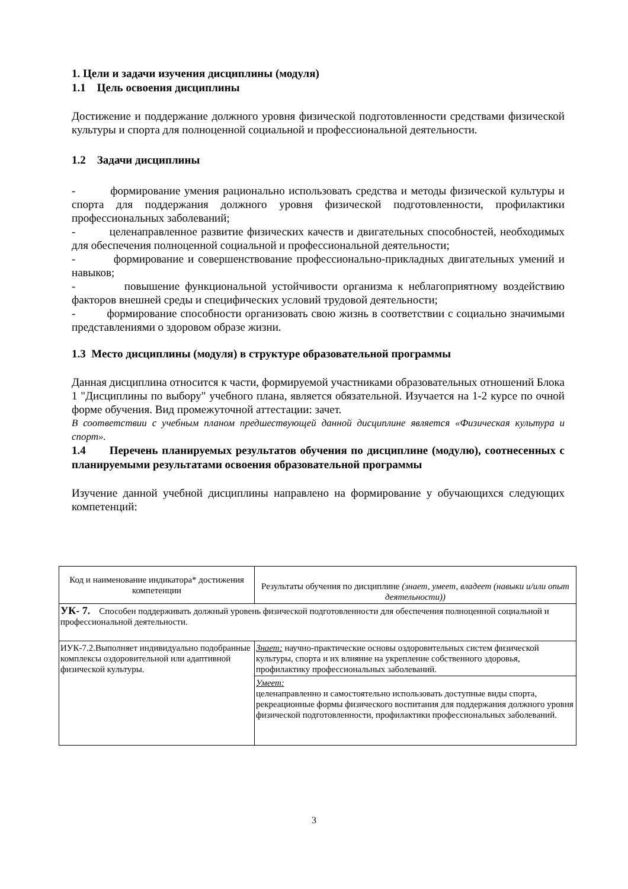1. Цели и задачи изучения дисциплины (модуля)
1.1 Цель освоения дисциплины
Достижение и поддержание должного уровня физической подготовленности средствами физической культуры и спорта для полноценной социальной и профессиональной деятельности.
1.2 Задачи дисциплины
- формирование умения рационально использовать средства и методы физической культуры и спорта для поддержания должного уровня физической подготовленности, профилактики профессиональных заболеваний;
- целенаправленное развитие физических качеств и двигательных способностей, необходимых для обеспечения полноценной социальной и профессиональной деятельности;
- формирование и совершенствование профессионально-прикладных двигательных умений и навыков;
- повышение функциональной устойчивости организма к неблагоприятному воздействию факторов внешней среды и специфических условий трудовой деятельности;
- формирование способности организовать свою жизнь в соответствии с социально значимыми представлениями о здоровом образе жизни.
1.3 Место дисциплины (модуля) в структуре образовательной программы
Данная дисциплина относится к части, формируемой участниками образовательных отношений Блока 1 "Дисциплины по выбору" учебного плана, является обязательной. Изучается на 1-2 курсе по очной форме обучения. Вид промежуточной аттестации: зачет.
В соответствии с учебным планом предшествующей данной дисциплине является «Физическая культура и спорт».
1.4 Перечень планируемых результатов обучения по дисциплине (модулю), соотнесенных с планируемыми результатами освоения образовательной программы
Изучение данной учебной дисциплины направлено на формирование у обучающихся следующих компетенций:
| Код и наименование индикатора* достижения компетенции | Результаты обучения по дисциплине (знает, умеет, владеет (навыки и/или опыт деятельности)) |
| УК- 7. Способен поддерживать должный уровень физической подготовленности для обеспечения полноценной социальной и профессиональной деятельности. | |
| ИУК-7.2.Выполняет индивидуально подобранные комплексы оздоровительной или адаптивной физической культуры. | Знает: научно-практические основы оздоровительных систем физической культуры, спорта и их влияние на укрепление собственного здоровья, профилактику профессиональных заболеваний. |
| | Умеет: целенаправленно и самостоятельно использовать доступные виды спорта, рекреационные формы физического воспитания для поддержания должного уровня физической подготовленности, профилактики профессиональных заболеваний. |
3